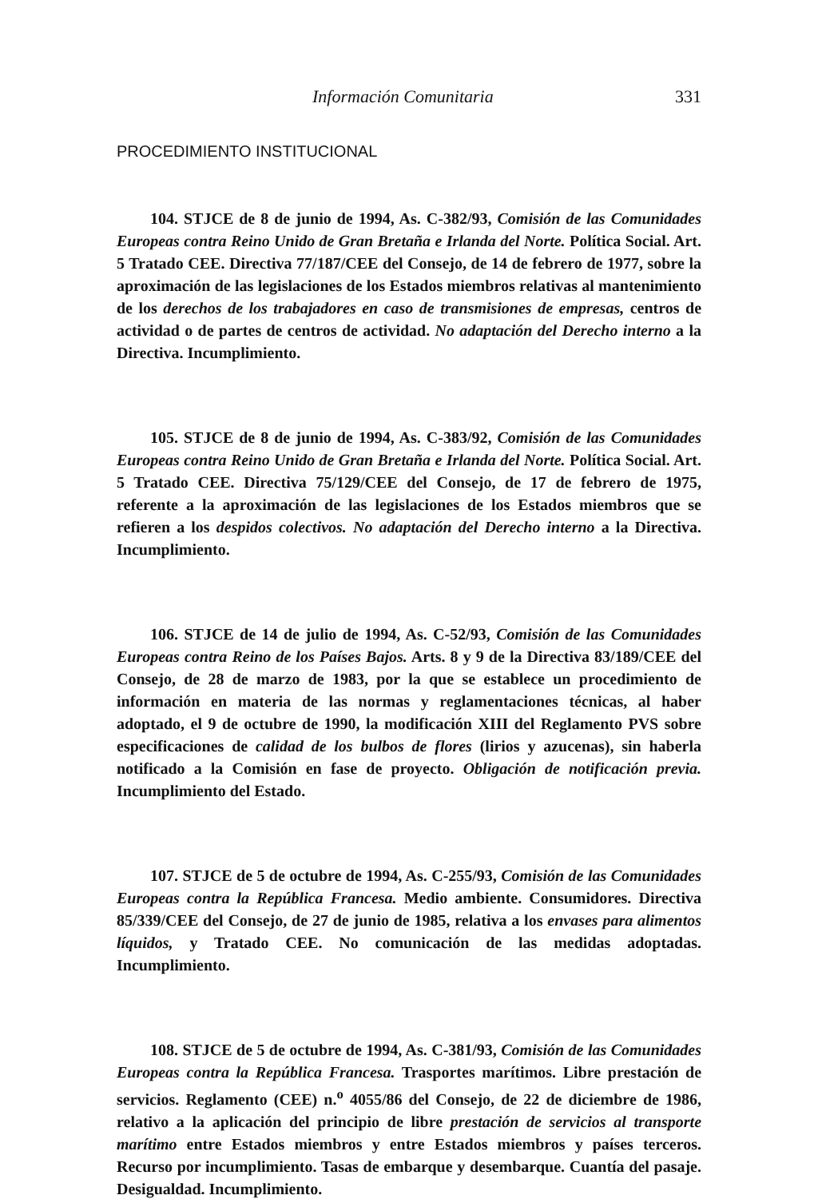Información Comunitaria 331
PROCEDIMIENTO INSTITUCIONAL
104. STJCE de 8 de junio de 1994, As. C-382/93, Comisión de las Comunidades Europeas contra Reino Unido de Gran Bretaña e Irlanda del Norte. Política Social. Art. 5 Tratado CEE. Directiva 77/187/CEE del Consejo, de 14 de febrero de 1977, sobre la aproximación de las legislaciones de los Estados miembros relativas al mantenimiento de los derechos de los trabajadores en caso de transmisiones de empresas, centros de actividad o de partes de centros de actividad. No adaptación del Derecho interno a la Directiva. Incumplimiento.
105. STJCE de 8 de junio de 1994, As. C-383/92, Comisión de las Comunidades Europeas contra Reino Unido de Gran Bretaña e Irlanda del Norte. Política Social. Art. 5 Tratado CEE. Directiva 75/129/CEE del Consejo, de 17 de febrero de 1975, referente a la aproximación de las legislaciones de los Estados miembros que se refieren a los despidos colectivos. No adaptación del Derecho interno a la Directiva. Incumplimiento.
106. STJCE de 14 de julio de 1994, As. C-52/93, Comisión de las Comunidades Europeas contra Reino de los Países Bajos. Arts. 8 y 9 de la Directiva 83/189/CEE del Consejo, de 28 de marzo de 1983, por la que se establece un procedimiento de información en materia de las normas y reglamentaciones técnicas, al haber adoptado, el 9 de octubre de 1990, la modificación XIII del Reglamento PVS sobre especificaciones de calidad de los bulbos de flores (lirios y azucenas), sin haberla notificado a la Comisión en fase de proyecto. Obligación de notificación previa. Incumplimiento del Estado.
107. STJCE de 5 de octubre de 1994, As. C-255/93, Comisión de las Comunidades Europeas contra la República Francesa. Medio ambiente. Consumidores. Directiva 85/339/CEE del Consejo, de 27 de junio de 1985, relativa a los envases para alimentos líquidos, y Tratado CEE. No comunicación de las medidas adoptadas. Incumplimiento.
108. STJCE de 5 de octubre de 1994, As. C-381/93, Comisión de las Comunidades Europeas contra la República Francesa. Trasportes marítimos. Libre prestación de servicios. Reglamento (CEE) n.<sup>o</sup> 4055/86 del Consejo, de 22 de diciembre de 1986, relativo a la aplicación del principio de libre prestación de servicios al transporte marítimo entre Estados miembros y entre Estados miembros y países terceros. Recurso por incumplimiento. Tasas de embarque y desembarque. Cuantía del pasaje. Desigualdad. Incumplimiento.